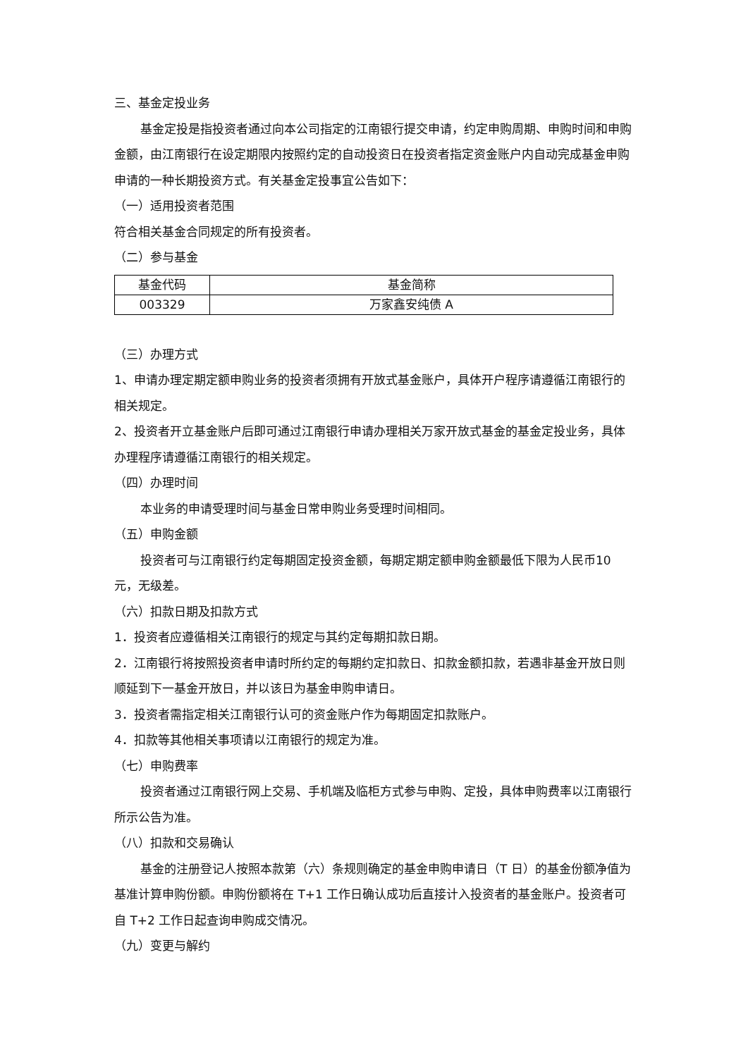三、基金定投业务
基金定投是指投资者通过向本公司指定的江南银行提交申请，约定申购周期、申购时间和申购金额，由江南银行在设定期限内按照约定的自动投资日在投资者指定资金账户内自动完成基金申购申请的一种长期投资方式。有关基金定投事宜公告如下：
（一）适用投资者范围
符合相关基金合同规定的所有投资者。
（二）参与基金
| 基金代码 | 基金简称 |
| 003329 | 万家鑫安纯债 A |
（三）办理方式
1、申请办理定期定额申购业务的投资者须拥有开放式基金账户，具体开户程序请遵循江南银行的相关规定。
2、投资者开立基金账户后即可通过江南银行申请办理相关万家开放式基金的基金定投业务，具体办理程序请遵循江南银行的相关规定。
（四）办理时间
本业务的申请受理时间与基金日常申购业务受理时间相同。
（五）申购金额
投资者可与江南银行约定每期固定投资金额，每期定期定额申购金额最低下限为人民币10 元，无级差。
（六）扣款日期及扣款方式
1．投资者应遵循相关江南银行的规定与其约定每期扣款日期。
2．江南银行将按照投资者申请时所约定的每期约定扣款日、扣款金额扣款，若遇非基金开放日则顺延到下一基金开放日，并以该日为基金申购申请日。
3．投资者需指定相关江南银行认可的资金账户作为每期固定扣款账户。
4．扣款等其他相关事项请以江南银行的规定为准。
（七）申购费率
投资者通过江南银行网上交易、手机端及临柜方式参与申购、定投，具体申购费率以江南银行所示公告为准。
（八）扣款和交易确认
基金的注册登记人按照本款第（六）条规则确定的基金申购申请日（T 日）的基金份额净值为基准计算申购份额。申购份额将在 T+1 工作日确认成功后直接计入投资者的基金账户。投资者可自 T+2 工作日起查询申购成交情况。
（九）变更与解约